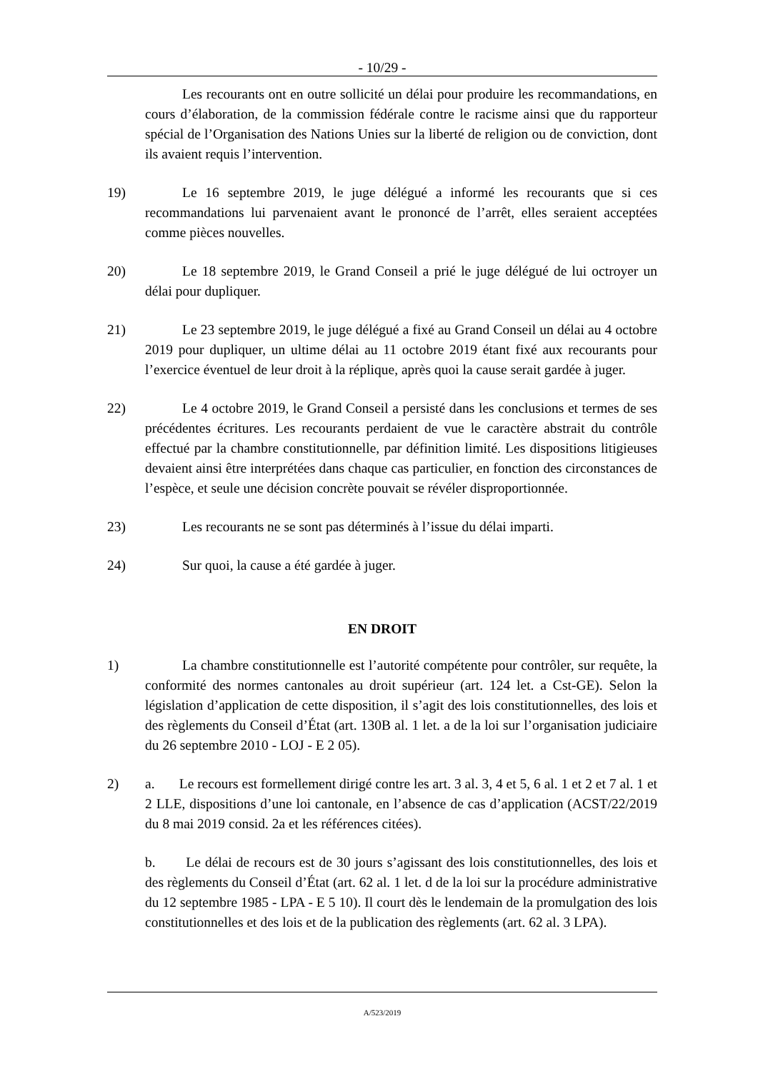- 10/29 -
Les recourants ont en outre sollicité un délai pour produire les recommandations, en cours d’élaboration, de la commission fédérale contre le racisme ainsi que du rapporteur spécial de l’Organisation des Nations Unies sur la liberté de religion ou de conviction, dont ils avaient requis l’intervention.
19) Le 16 septembre 2019, le juge délégué a informé les recourants que si ces recommandations lui parvenaient avant le prononcé de l’arrêt, elles seraient acceptées comme pièces nouvelles.
20) Le 18 septembre 2019, le Grand Conseil a prié le juge délégué de lui octroyer un délai pour dupliquer.
21) Le 23 septembre 2019, le juge délégué a fixé au Grand Conseil un délai au 4 octobre 2019 pour dupliquer, un ultime délai au 11 octobre 2019 étant fixé aux recourants pour l’exercice éventuel de leur droit à la réplique, après quoi la cause serait gardée à juger.
22) Le 4 octobre 2019, le Grand Conseil a persisté dans les conclusions et termes de ses précédentes écritures. Les recourants perdaient de vue le caractère abstrait du contrôle effectué par la chambre constitutionnelle, par définition limité. Les dispositions litigieuses devaient ainsi être interprétées dans chaque cas particulier, en fonction des circonstances de l’espèce, et seule une décision concrète pouvait se révéler disproportionnée.
23) Les recourants ne se sont pas déterminés à l’issue du délai imparti.
24) Sur quoi, la cause a été gardée à juger.
EN DROIT
1) La chambre constitutionnelle est l’autorité compétente pour contrôler, sur requête, la conformité des normes cantonales au droit supérieur (art. 124 let. a Cst-GE). Selon la législation d’application de cette disposition, il s’agit des lois constitutionnelles, des lois et des règlements du Conseil d’État (art. 130B al. 1 let. a de la loi sur l’organisation judiciaire du 26 septembre 2010 - LOJ - E 2 05).
2) a. Le recours est formellement dirigé contre les art. 3 al. 3, 4 et 5, 6 al. 1 et 2 et 7 al. 1 et 2 LLE, dispositions d’une loi cantonale, en l’absence de cas d’application (ACST/22/2019 du 8 mai 2019 consid. 2a et les références citées).
b. Le délai de recours est de 30 jours s’agissant des lois constitutionnelles, des lois et des règlements du Conseil d’État (art. 62 al. 1 let. d de la loi sur la procédure administrative du 12 septembre 1985 - LPA - E 5 10). Il court dès le lendemain de la promulgation des lois constitutionnelles et des lois et de la publication des règlements (art. 62 al. 3 LPA).
A/523/2019